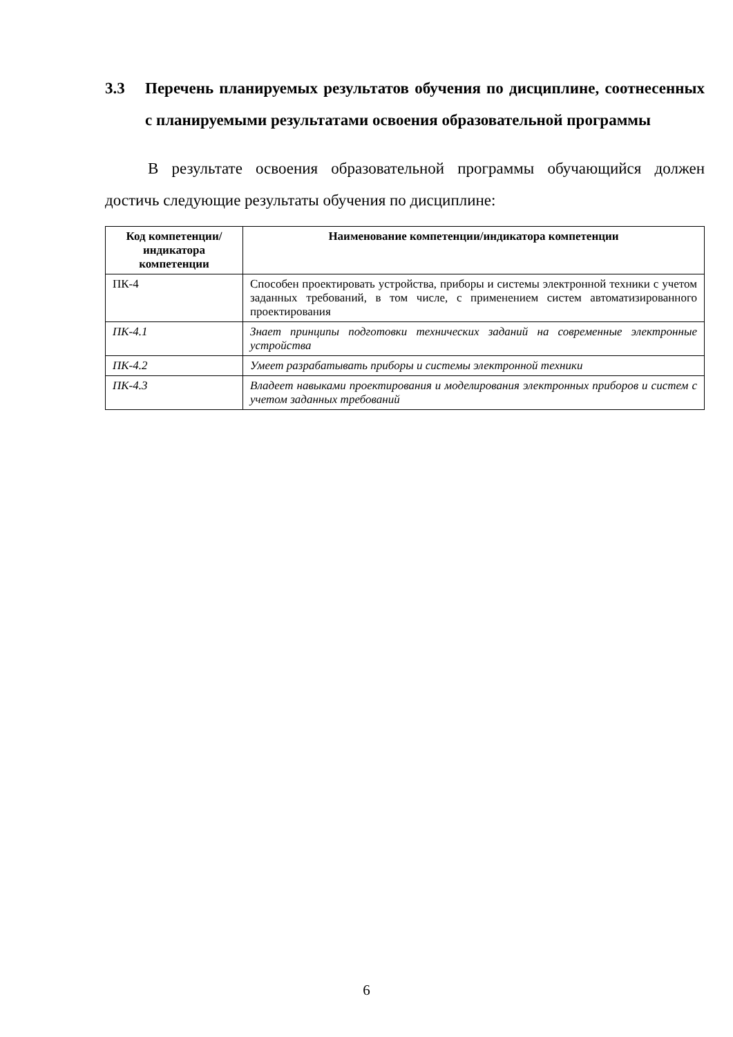3.3 Перечень планируемых результатов обучения по дисциплине, соотнесенных с планируемыми результатами освоения образовательной программы
В результате освоения образовательной программы обучающийся должен достичь следующие результаты обучения по дисциплине:
| Код компетенции/ индикатора компетенции | Наименование компетенции/индикатора компетенции |
| --- | --- |
| ПК-4 | Способен проектировать устройства, приборы и системы электронной техники с учетом заданных требований, в том числе, с применением систем автоматизированного проектирования |
| ПК-4.1 | Знает принципы подготовки технических заданий на современные электронные устройства |
| ПК-4.2 | Умеет разрабатывать приборы и системы электронной техники |
| ПК-4.3 | Владеет навыками проектирования и моделирования электронных приборов и систем с учетом заданных требований |
6